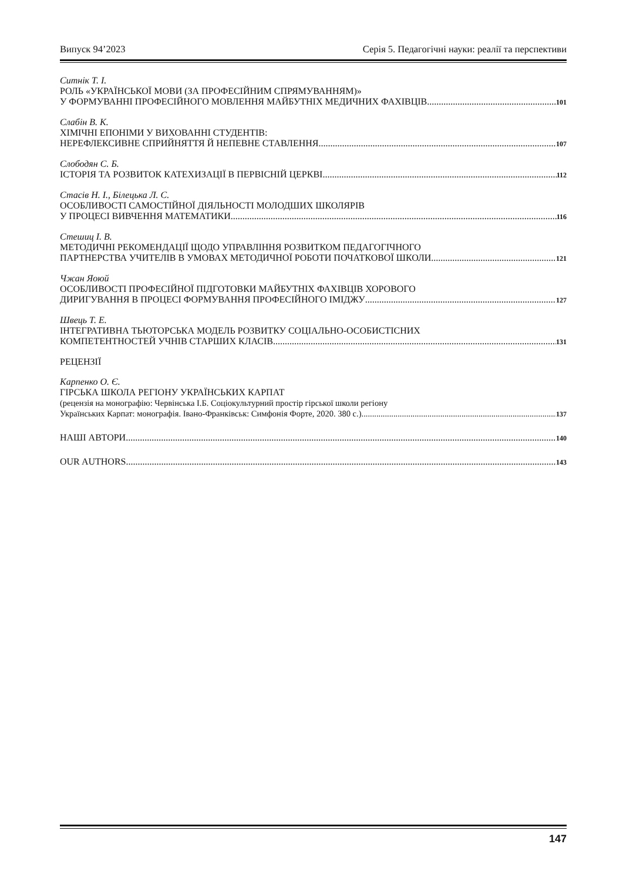Випуск 94’2023 Серія 5. Педагогічні науки: реалії та перспективи
Ситнік Т. І.
РОЛЬ «УКРАЇНСЬКОЇ МОВИ (ЗА ПРОФЕСІЙНИМ СПРЯМУВАННЯМ)»
У ФОРМУВАННІ ПРОФЕСІЙНОГО МОВЛЕННЯ МАЙБУТНІХ МЕДИЧНИХ ФАХІВЦІВ 101
Слабін В. К.
ХІМІЧНІ ЕПОНІМИ У ВИХОВАННІ СТУДЕНТІВ:
НЕРЕФЛЕКСИВНЕ СПРИЙНЯТТЯ Й НЕПЕВНЕ СТАВЛЕННЯ 107
Слободян С. Б.
ІСТОРІЯ ТА РОЗВИТОК КАТЕХИЗАЦІЇ В ПЕРВІСНІЙ ЦЕРКВІ 112
Стасів Н. І., Білецька Л. С.
ОСОБЛИВОСТІ САМОСТІЙНОЇ ДІЯЛЬНОСТІ МОЛОДШИХ ШКОЛЯРІВ
У ПРОЦЕСІ ВИВЧЕННЯ МАТЕМАТИКИ 116
Стешиц І. В.
МЕТОДИЧНІ РЕКОМЕНДАЦІЇ ЩОДО УПРАВЛІННЯ РОЗВИТКОМ ПЕДАГОГІЧНОГО
ПАРТНЕРСТВА УЧИТЕЛІВ В УМОВАХ МЕТОДИЧНОЇ РОБОТИ ПОЧАТКОВОЇ ШКОЛИ 121
Чжан Яоюй
ОСОБЛИВОСТІ ПРОФЕСІЙНОЇ ПІДГОТОВКИ МАЙБУТНІХ ФАХІВЦІВ ХОРОВОГО
ДИРИГУВАННЯ В ПРОЦЕСІ ФОРМУВАННЯ ПРОФЕСІЙНОГО ІМІДЖУ 127
Швець Т. Е.
ІНТЕГРАТИВНА ТЬЮТОРСЬКА МОДЕЛЬ РОЗВИТКУ СОЦІАЛЬНО-ОСОБИСТІСНИХ
КОМПЕТЕНТНОСТЕЙ УЧНІВ СТАРШИХ КЛАСІВ 131
РЕЦЕНЗІЇ
Карпенко О. Є.
ГІРСЬКА ШКОЛА РЕГІОНУ УКРАЇНСЬКИХ КАРПАТ
(рецензія на монографію: Червінська І.Б. Соціокультурний простір гірської школи регіону
Українських Карпат: монографія. Івано-Франківськ: Симфонія Форте, 2020. 380 с.) 137
НАШІ АВТОРИ 140
OUR AUTHORS 143
147